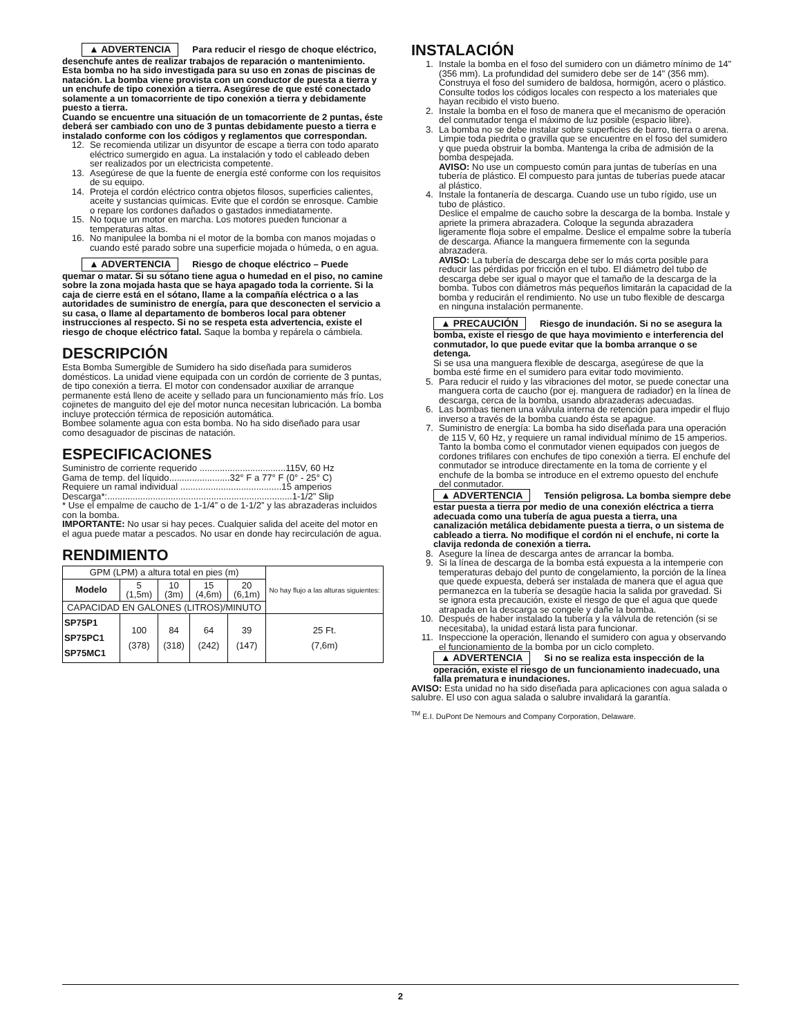▲ ADVERTENCIA Para reducir el riesgo de choque eléctrico, desenchufe antes de realizar trabajos de reparación o mantenimiento. Esta bomba no ha sido investigada para su uso en zonas de piscinas de natación. La bomba viene provista con un conductor de puesta a tierra y un enchufe de tipo conexión a tierra. Asegúrese de que esté conectado solamente a un tomacorriente de tipo conexión a tierra y debidamente puesto a tierra.
Cuando se encuentre una situación de un tomacorriente de 2 puntas, éste deberá ser cambiado con uno de 3 puntas debidamente puesto a tierra e instalado conforme con los códigos y reglamentos que correspondan.
12. Se recomienda utilizar un disyuntor de escape a tierra con todo aparato eléctrico sumergido en agua. La instalación y todo el cableado deben ser realizados por un electricista competente.
13. Asegúrese de que la fuente de energía esté conforme con los requisitos de su equipo.
14. Proteja el cordón eléctrico contra objetos filosos, superficies calientes, aceite y sustancias químicas. Evite que el cordón se enrosque. Cambie o repare los cordones dañados o gastados inmediatamente.
15. No toque un motor en marcha. Los motores pueden funcionar a temperaturas altas.
16. No manipulee la bomba ni el motor de la bomba con manos mojadas o cuando esté parado sobre una superficie mojada o húmeda, o en agua.
▲ ADVERTENCIA Riesgo de choque eléctrico – Puede quemar o matar. Si su sótano tiene agua o humedad en el piso, no camine sobre la zona mojada hasta que se haya apagado toda la corriente. Si la caja de cierre está en el sótano, llame a la compañía eléctrica o a las autoridades de suministro de energía, para que desconecten el servicio a su casa, o llame al departamento de bomberos local para obtener instrucciones al respecto. Si no se respeta esta advertencia, existe el riesgo de choque eléctrico fatal. Saque la bomba y repárela o cámbiela.
DESCRIPCIÓN
Esta Bomba Sumergible de Sumidero ha sido diseñada para sumideros domésticos. La unidad viene equipada con un cordón de corriente de 3 puntas, de tipo conexión a tierra. El motor con condensador auxiliar de arranque permanente está lleno de aceite y sellado para un funcionamiento más frío. Los cojinetes de manguito del eje del motor nunca necesitan lubricación. La bomba incluye protección térmica de reposición automática.
Bombee solamente agua con esta bomba. No ha sido diseñado para usar como desaguador de piscinas de natación.
ESPECIFICACIONES
Suministro de corriente requerido ..................................115V, 60 Hz
Gama de temp. del líquido........................32° F a 77° F (0° - 25° C)
Requiere un ramal individual ........................................15 amperios
Descarga*:.........................................................................1-1/2" Slip
* Use el empalme de caucho de 1-1/4” o de 1-1/2” y las abrazaderas incluidos con la bomba.
IMPORTANTE: No usar si hay peces. Cualquier salida del aceite del motor en el agua puede matar a pescados. No usar en donde hay recirculación de agua.
RENDIMIENTO
| GPM (LPM) a altura total en pies (m) | | | | | No hay flujo a las alturas siguientes: |
| Modelo | 5 (1,5m) | 10 (3m) | 15 (4,6m) | 20 (6,1m) | |
| CAPACIDAD EN GALONES (LITROS)/MINUTO | | | | | |
| SP75P1 SP75PC1 SP75MC1 | 100 (378) | 84 (318) | 64 (242) | 39 (147) | 25 Ft. (7,6m) |
INSTALACIÓN
1. Instale la bomba en el foso del sumidero con un diámetro mínimo de 14" (356 mm). La profundidad del sumidero debe ser de 14" (356 mm). Construya el foso del sumidero de baldosa, hormigón, acero o plástico. Consulte todos los códigos locales con respecto a los materiales que hayan recibido el visto bueno.
2. Instale la bomba en el foso de manera que el mecanismo de operación del conmutador tenga el máximo de luz posible (espacio libre).
3. La bomba no se debe instalar sobre superficies de barro, tierra o arena. Limpie toda piedrita o gravilla que se encuentre en el foso del sumidero y que pueda obstruir la bomba. Mantenga la criba de admisión de la bomba despejada.
AVISO: No use un compuesto común para juntas de tuberías en una tubería de plástico. El compuesto para juntas de tuberías puede atacar al plástico.
4. Instale la fontanería de descarga. Cuando use un tubo rígido, use un tubo de plástico.
Deslice el empalme de caucho sobre la descarga de la bomba. Instale y apriete la primera abrazadera. Coloque la segunda abrazadera ligeramente floja sobre el empalme. Deslice el empalme sobre la tubería de descarga. Afiance la manguera firmemente con la segunda abrazadera.
AVISO: La tubería de descarga debe ser lo más corta posible para reducir las pérdidas por fricción en el tubo. El diámetro del tubo de descarga debe ser igual o mayor que el tamaño de la descarga de la bomba. Tubos con diámetros más pequeños limitarán la capacidad de la bomba y reducirán el rendimiento. No use un tubo flexible de descarga en ninguna instalación permanente.
▲ PRECAUCIÓN Riesgo de inundación. Si no se asegura la bomba, existe el riesgo de que haya movimiento e interferencia del conmutador, lo que puede evitar que la bomba arranque o se detenga.
Si se usa una manguera flexible de descarga, asegúrese de que la bomba esté firme en el sumidero para evitar todo movimiento.
5. Para reducir el ruido y las vibraciones del motor, se puede conectar una manguera corta de caucho (por ej. manguera de radiador) en la línea de descarga, cerca de la bomba, usando abrazaderas adecuadas.
6. Las bombas tienen una válvula interna de retención para impedir el flujo inverso a través de la bomba cuando ésta se apague.
7. Suministro de energía: La bomba ha sido diseñada para una operación de 115 V, 60 Hz, y requiere un ramal individual mínimo de 15 amperios. Tanto la bomba como el conmutador vienen equipados con juegos de cordones trifilares con enchufes de tipo conexión a tierra. El enchufe del conmutador se introduce directamente en la toma de corriente y el enchufe de la bomba se introduce en el extremo opuesto del enchufe del conmutador.
▲ ADVERTENCIA Tensión peligrosa. La bomba siempre debe estar puesta a tierra por medio de una conexión eléctrica a tierra adecuada como una tubería de agua puesta a tierra, una canalización metálica debidamente puesta a tierra, o un sistema de cableado a tierra. No modifique el cordón ni el enchufe, ni corte la clavija redonda de conexión a tierra.
8. Asegure la línea de descarga antes de arrancar la bomba.
9. Si la línea de descarga de la bomba está expuesta a la intemperie con temperaturas debajo del punto de congelamiento, la porción de la línea que quede expuesta, deberá ser instalada de manera que el agua que permanezca en la tubería se desagüe hacia la salida por gravedad. Si se ignora esta precaución, existe el riesgo de que el agua que quede atrapada en la descarga se congele y dañe la bomba.
10. Después de haber instalado la tubería y la válvula de retención (si se necesitaba), la unidad estará lista para funcionar.
11. Inspeccione la operación, llenando el sumidero con agua y observando el funcionamiento de la bomba por un ciclo completo.
▲ ADVERTENCIA Si no se realiza esta inspección de la operación, existe el riesgo de un funcionamiento inadecuado, una falla prematura e inundaciones.
AVISO: Esta unidad no ha sido diseñada para aplicaciones con agua salada o salubre. El uso con agua salada o salubre invalidará la garantía.
<sup>TM</sup> E.I. DuPont De Nemours and Company Corporation, Delaware.
2